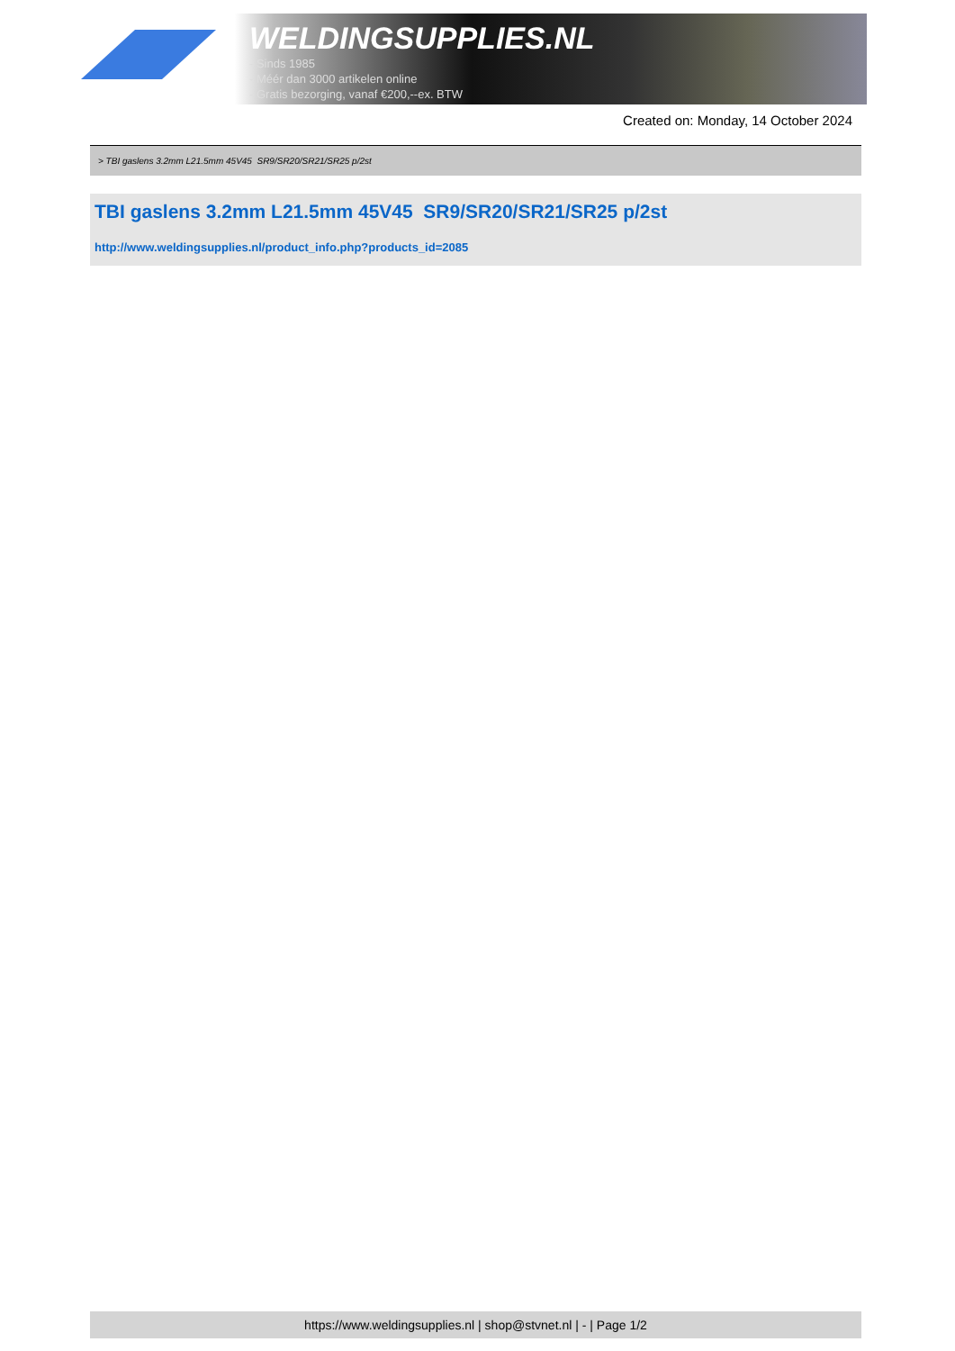WELDINGSUPPLIES.NL
- Sinds 1985
- Méér dan 3000 artikelen online
- Gratis bezorging, vanaf €200,--ex. BTW
Created on: Monday, 14 October 2024
> TBI gaslens 3.2mm L21.5mm 45V45 SR9/SR20/SR21/SR25 p/2st
TBI gaslens 3.2mm L21.5mm 45V45 SR9/SR20/SR21/SR25 p/2st
http://www.weldingsupplies.nl/product_info.php?products_id=2085
https://www.weldingsupplies.nl | shop@stvnet.nl | - | Page 1/2